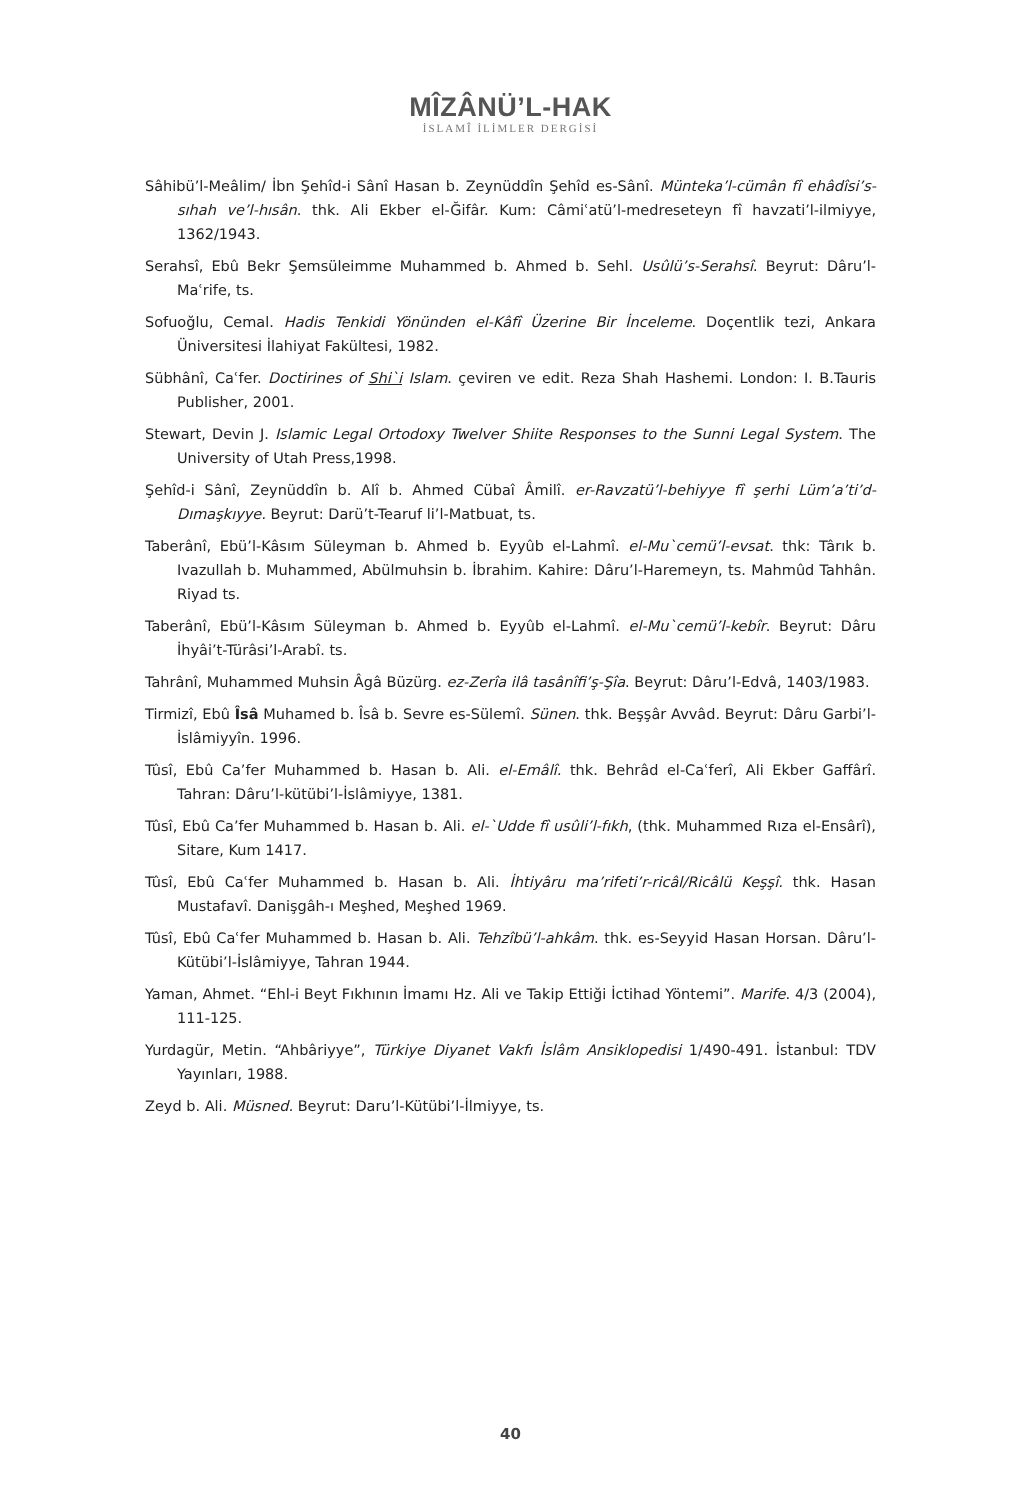MÎZÂNÜ’L-HAK
İSLAMÎ İLİMLER DERGİSİ
Sâhibü’l-Meâlim/ İbn Şehîd-i Sânî Hasan b. Zeynüddîn Şehîd es-Sânî. Münteka’l-cümân fî ehâdîsi’s-sıhah ve’l-hısân. thk. Ali Ekber el-Ğifâr. Kum: Câmiʿatü’l-medreseteyn fî havzati’l-ilmiyye, 1362/1943.
Serahsî, Ebû Bekr Şemsüleimme Muhammed b. Ahmed b. Sehl. Usûlü’s-Serahsî. Beyrut: Dâru’l-Maʿrife, ts.
Sofuoğlu, Cemal. Hadis Tenkidi Yönünden el-Kâfî Üzerine Bir İnceleme. Doçentlik tezi, Ankara Üniversitesi İlahiyat Fakültesi, 1982.
Sübhânî, Caʿfer. Doctirines of Shi`i Islam. çeviren ve edit. Reza Shah Hashemi. London: I. B.Tauris Publisher, 2001.
Stewart, Devin J. Islamic Legal Ortodoxy Twelver Shiite Responses to the Sunni Legal System. The University of Utah Press,1998.
Şehîd-i Sânî, Zeynüddîn b. Alî b. Ahmed Cübaî Âmilî. er-Ravzatü’l-behiyye fî şerhi Lüm’a’ti’d-Dımaşkıyye. Beyrut: Darü’t-Tearuf li’l-Matbuat, ts.
Taberânî, Ebü’l-Kâsım Süleyman b. Ahmed b. Eyyûb el-Lahmî. el-Mu`cemü’l-evsat. thk: Târık b. Ivazullah b. Muhammed, Abülmuhsin b. İbrahim. Kahire: Dâru’l-Haremeyn, ts. Mahmûd Tahhân. Riyad ts.
Taberânî, Ebü’l-Kâsım Süleyman b. Ahmed b. Eyyûb el-Lahmî. el-Mu`cemü’l-kebîr. Beyrut: Dâru İhyâi’t-Türâsi’l-Arabî. ts.
Tahrânî, Muhammed Muhsin Âgâ Büzürg. ez-Zerîa ilâ tasânîfi’ş-Şîa. Beyrut: Dâru’l-Edvâ, 1403/1983.
Tirmizî, Ebû Îsâ Muhamed b. Îsâ b. Sevre es-Sülemî. Sünen. thk. Beşşâr Avvâd. Beyrut: Dâru Garbi’l-İslâmiyyîn. 1996.
Tûsî, Ebû Ca’fer Muhammed b. Hasan b. Ali. el-Emâlî. thk. Behrâd el-Caʿferî, Ali Ekber Gaffârî. Tahran: Dâru’l-kütübi’l-İslâmiyye, 1381.
Tûsî, Ebû Ca’fer Muhammed b. Hasan b. Ali. el-`Udde fî usûli’l-fıkh, (thk. Muhammed Rıza el-Ensârî), Sitare, Kum 1417.
Tûsî, Ebû Caʿfer Muhammed b. Hasan b. Ali. İhtiyâru ma’rifeti’r-ricâl/Ricâlü Keşşî. thk. Hasan Mustafavî. Danişgâh-ı Meşhed, Meşhed 1969.
Tûsî, Ebû Caʿfer Muhammed b. Hasan b. Ali. Tehzîbü’l-ahkâm. thk. es-Seyyid Hasan Horsan. Dâru’l-Kütübi’l-İslâmiyye, Tahran 1944.
Yaman, Ahmet. “Ehl-i Beyt Fıkhının İmamı Hz. Ali ve Takip Ettiği İctihad Yöntemi”. Marife. 4/3 (2004), 111-125.
Yurdagür, Metin. “Ahbâriyye”, Türkiye Diyanet Vakfı İslâm Ansiklopedisi 1/490-491. İstanbul: TDV Yayınları, 1988.
Zeyd b. Ali. Müsned. Beyrut: Daru’l-Kütübi’l-İlmiyye, ts.
40